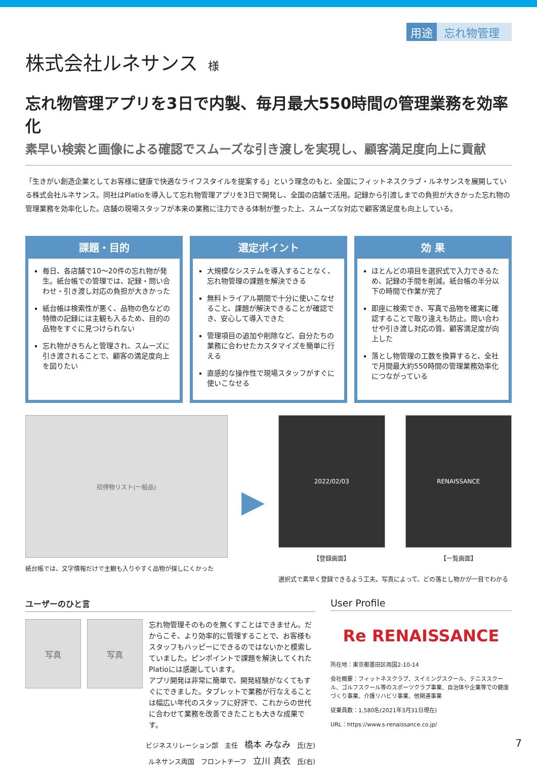用途 忘れ物管理
株式会社ルネサンス 様
忘れ物管理アプリを3日で内製、毎月最大550時間の管理業務を効率化
素早い検索と画像による確認でスムーズな引き渡しを実現し、顧客満足度向上に貢献
「生きがい創造企業としてお客様に健康で快適なライフスタイルを提案する」という理念のもと、全国にフィットネスクラブ・ルネサンスを展開している株式会社ルネサンス。同社はPlatioを導入して忘れ物管理アプリを3日で開発し、全国の店舗で活用。記録から引渡しまでの負担が大きかった忘れ物の管理業務を効率化した。店舗の現場スタッフが本来の業務に注力できる体制が整った上、スムーズな対応で顧客満足度も向上している。
課題・目的
毎日、各店舗で10〜20件の忘れ物が発生。紙台帳での管理では、記録・問い合わせ・引き渡し対応の負担が大きかった
紙台帳は検索性が悪く、品物の色などの特徴の記録には主観も入るため、目的の品物をすぐに見つけられない
忘れ物がきちんと管理され、スムーズに引き渡されることで、顧客の満足度向上を図りたい
選定ポイント
大規模なシステムを導入することなく、忘れ物管理の課題を解決できる
無料トライアル期間で十分に使いこなせること、課題が解決できることが確認でき、安心して導入できた
管理項目の追加や削除など、自分たちの業務に合わせたカスタマイズを簡単に行える
直感的な操作性で現場スタッフがすぐに使いこなせる
効 果
ほとんどの項目を選択式で入力できるため、記録の手間を削減。紙台帳の半分以下の時間で作業が完了
即座に検索でき、写真で品物を確実に確認することで取り違えも防止。問い合わせや引き渡し対応の質、顧客満足度が向上した
落とし物管理の工数を換算すると、全社で月間最大約550時間の管理業務効率化につながっている
拾得物リスト(一般品)
紙台帳では、文字情報だけで主観も入りやすく品物が探しにくかった
▶
2022/02/03
【登録画面】
RENAISSANCE
【一覧画面】
選択式で素早く登録できるよう工夫。写真によって、どの落とし物かが一目でわかる
ユーザーのひと言
写真 写真
忘れ物管理そのものを無くすことはできません。だからこそ、より効率的に管理することで、お客様もスタッフもハッピーにできるのではないかと模索していました。ピンポイントで課題を解決してくれたPlatioには感謝しています。
アプリ開発は非常に簡単で、開発経験がなくてもすぐにできました。タブレットで業務が行なえることは幅広い年代のスタッフに好評で、これからの世代に合わせて業務を改善できたことも大きな成果です。
ビジネスリレーション部　主任　橋本 みなみ　氏(左)
ルネサンス両国　フロントチーフ　立川 真衣　氏(右)
User Profile
Re RENAISSANCE
所在地：東京都墨田区両国2-10-14
会社概要：フィットネスクラブ、スイミングスクール、テニススクール、ゴルフスクール等のスポーツクラブ事業、自治体や企業等での健康づくり事業、介護リハビリ事業、他関連事業
従業員数：1,580名(2021年3月31日現在)
URL：https://www.s-renaissance.co.jp/
7